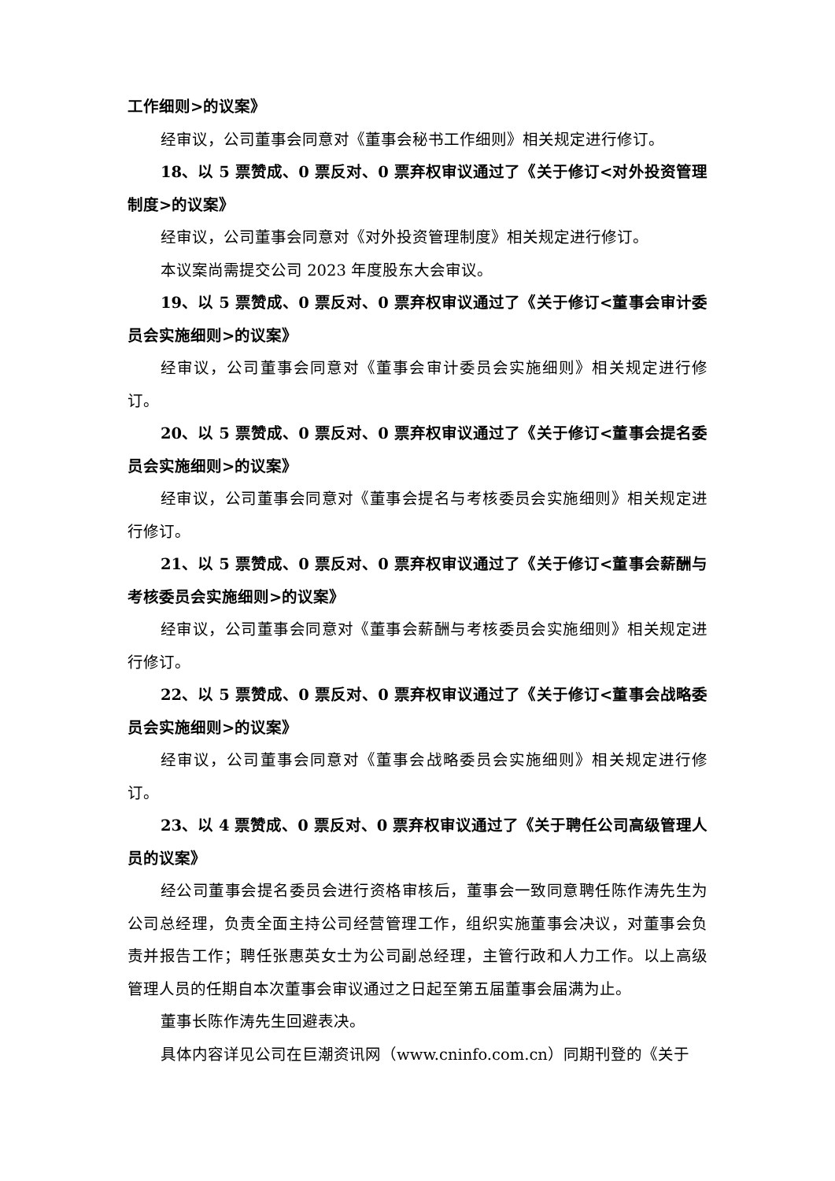工作细则>的议案》
经审议，公司董事会同意对《董事会秘书工作细则》相关规定进行修订。
18、以 5 票赞成、0 票反对、0 票弃权审议通过了《关于修订<对外投资管理制度>的议案》
经审议，公司董事会同意对《对外投资管理制度》相关规定进行修订。
本议案尚需提交公司 2023 年度股东大会审议。
19、以 5 票赞成、0 票反对、0 票弃权审议通过了《关于修订<董事会审计委员会实施细则>的议案》
经审议，公司董事会同意对《董事会审计委员会实施细则》相关规定进行修订。
20、以 5 票赞成、0 票反对、0 票弃权审议通过了《关于修订<董事会提名委员会实施细则>的议案》
经审议，公司董事会同意对《董事会提名与考核委员会实施细则》相关规定进行修订。
21、以 5 票赞成、0 票反对、0 票弃权审议通过了《关于修订<董事会薪酬与考核委员会实施细则>的议案》
经审议，公司董事会同意对《董事会薪酬与考核委员会实施细则》相关规定进行修订。
22、以 5 票赞成、0 票反对、0 票弃权审议通过了《关于修订<董事会战略委员会实施细则>的议案》
经审议，公司董事会同意对《董事会战略委员会实施细则》相关规定进行修订。
23、以 4 票赞成、0 票反对、0 票弃权审议通过了《关于聘任公司高级管理人员的议案》
经公司董事会提名委员会进行资格审核后，董事会一致同意聘任陈作涛先生为公司总经理，负责全面主持公司经营管理工作，组织实施董事会决议，对董事会负责并报告工作；聘任张惠英女士为公司副总经理，主管行政和人力工作。以上高级管理人员的任期自本次董事会审议通过之日起至第五届董事会届满为止。
董事长陈作涛先生回避表决。
具体内容详见公司在巨潮资讯网（www.cninfo.com.cn）同期刊登的《关于